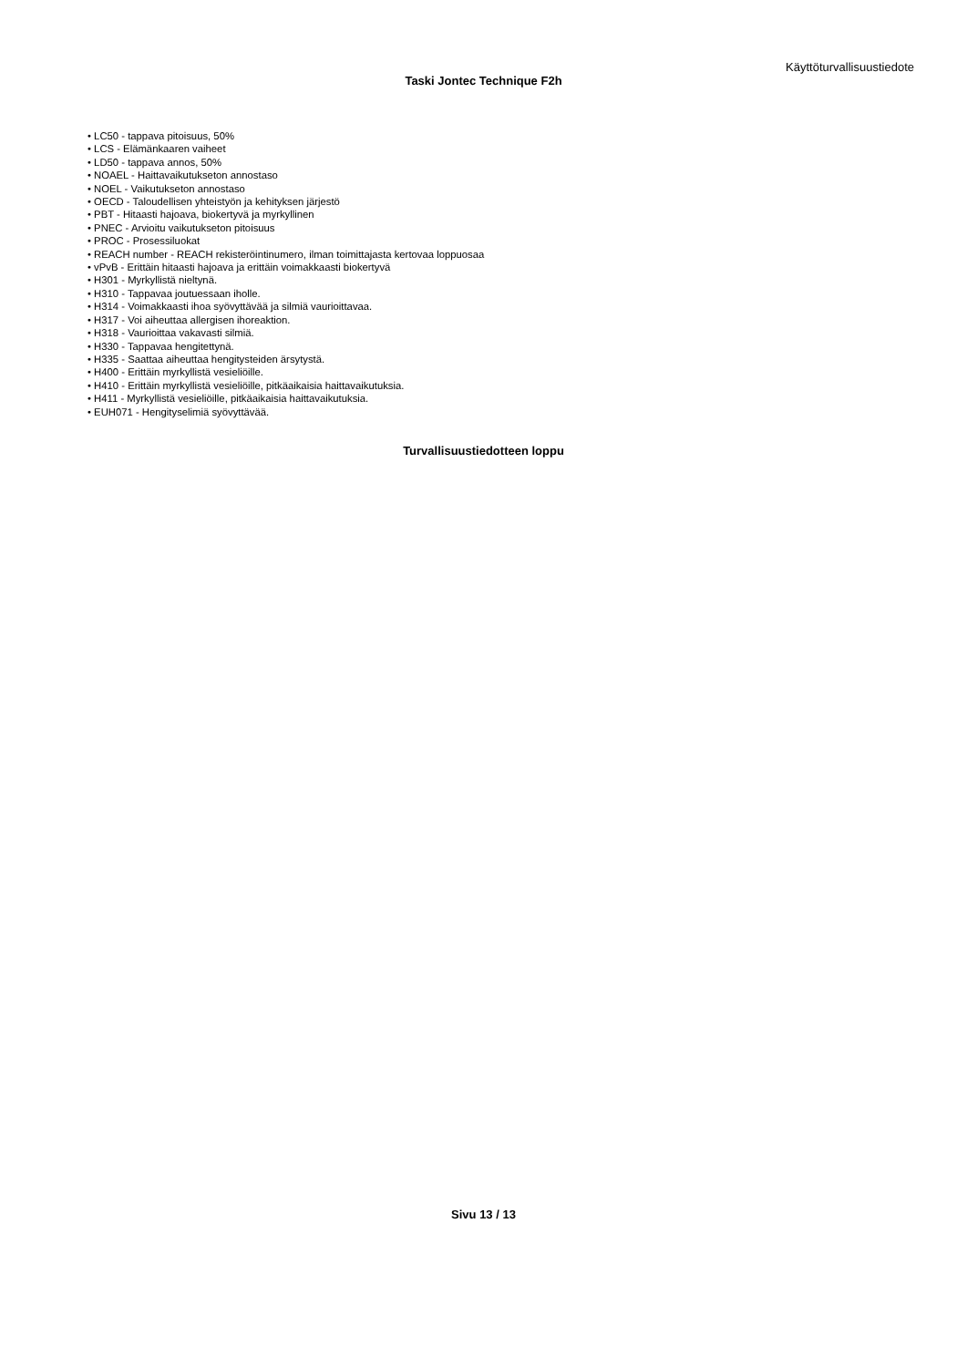Käyttöturvallisuustiedote
Taski Jontec Technique F2h
• LC50 - tappava pitoisuus, 50%
• LCS - Elämänkaaren vaiheet
• LD50 - tappava annos, 50%
• NOAEL - Haittavaikutukseton annostaso
• NOEL - Vaikutukseton annostaso
• OECD - Taloudellisen yhteistyön ja kehityksen järjestö
• PBT - Hitaasti hajoava, biokertyvä ja myrkyllinen
• PNEC - Arvioitu vaikutukseton pitoisuus
• PROC - Prosessiluokat
• REACH number - REACH rekisteröintinumero, ilman toimittajasta kertovaa loppuosaa
• vPvB - Erittäin hitaasti hajoava ja erittäin voimakkaasti biokertyvä
• H301 - Myrkyllistä nieltynä.
• H310 - Tappavaa joutuessaan iholle.
• H314 - Voimakkaasti ihoa syövyttävää ja silmiä vaurioittavaa.
• H317 - Voi aiheuttaa allergisen ihoreaktion.
• H318 - Vaurioittaa vakavasti silmiä.
• H330 - Tappavaa hengitettynä.
• H335 - Saattaa aiheuttaa hengitysteiden ärsytystä.
• H400 - Erittäin myrkyllistä vesieliöille.
• H410 - Erittäin myrkyllistä vesieliöille, pitkäaikaisia haittavaikutuksia.
• H411 - Myrkyllistä vesieliöille, pitkäaikaisia haittavaikutuksia.
• EUH071 - Hengityselimiä syövyttävää.
Turvallisuustiedotteen loppu
Sivu 13 / 13